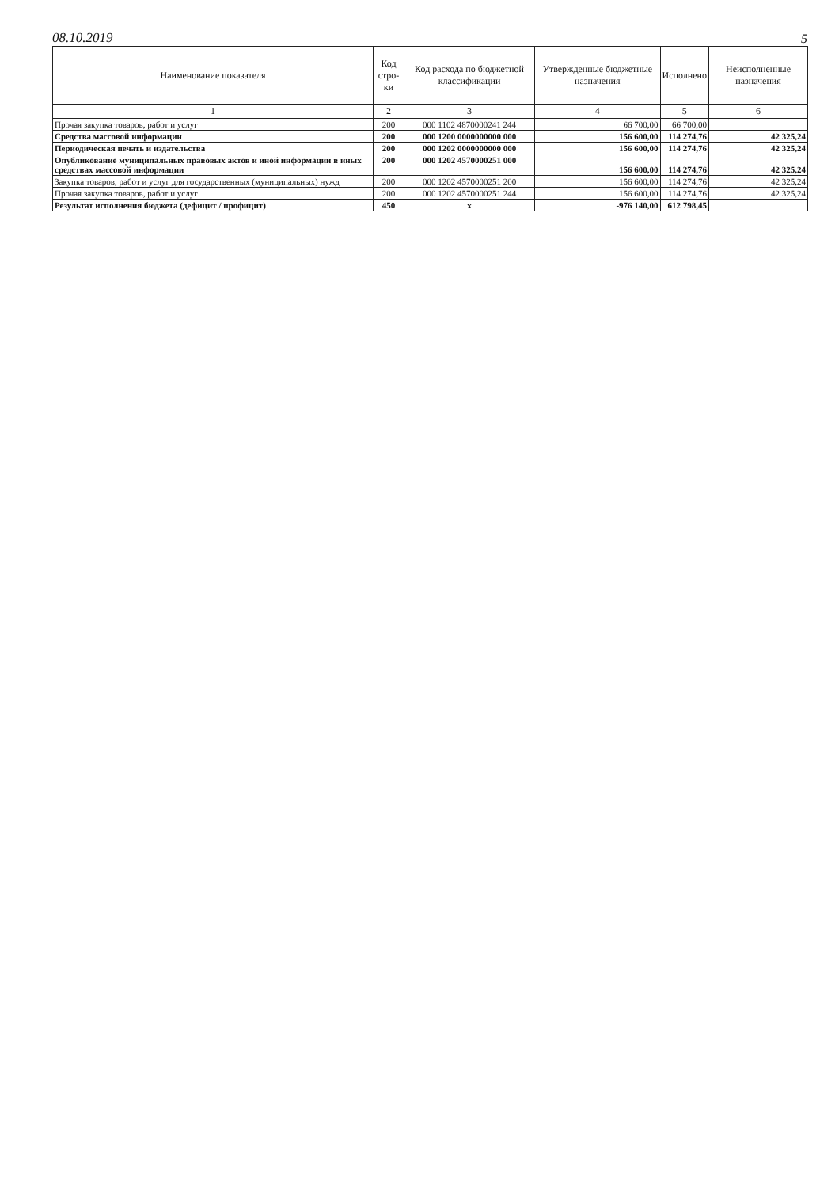08.10.2019 5
| Наименование показателя | Код стро-ки | Код расхода по бюджетной классификации | Утвержденные бюджетные назначения | Исполнено | Неисполненные назначения |
| --- | --- | --- | --- | --- | --- |
| 1 | 2 | 3 | 4 | 5 | 6 |
| Прочая закупка товаров, работ и услуг | 200 | 000 1102 4870000241 244 | 66 700,00 | 66 700,00 | |
| Средства массовой информации | 200 | 000 1200 0000000000 000 | 156 600,00 | 114 274,76 | 42 325,24 |
| Периодическая печать и издательства | 200 | 000 1202 0000000000 000 | 156 600,00 | 114 274,76 | 42 325,24 |
| Опубликование муниципальных правовых актов и иной информации в иных средствах массовой информации | 200 | 000 1202 4570000251 000 | 156 600,00 | 114 274,76 | 42 325,24 |
| Закупка товаров, работ и услуг для государственных (муниципальных) нужд | 200 | 000 1202 4570000251 200 | 156 600,00 | 114 274,76 | 42 325,24 |
| Прочая закупка товаров, работ и услуг | 200 | 000 1202 4570000251 244 | 156 600,00 | 114 274,76 | 42 325,24 |
| Результат исполнения бюджета (дефицит / профицит) | 450 | x | -976 140,00 | 612 798,45 | |